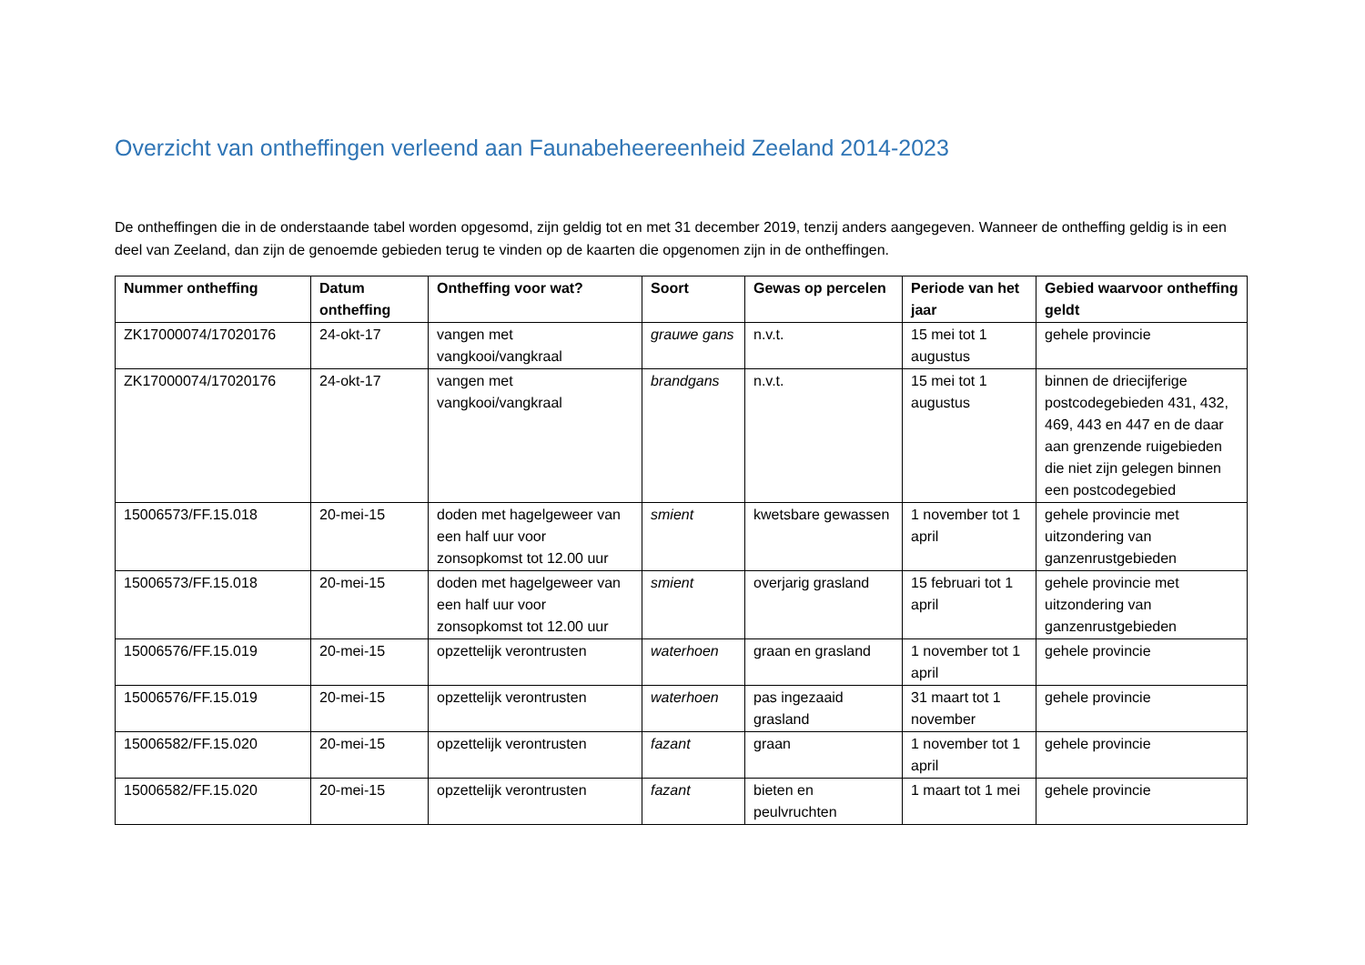Overzicht van ontheffingen verleend aan Faunabeheereenheid Zeeland 2014-2023
De ontheffingen die in de onderstaande tabel worden opgesomd, zijn geldig tot en met 31 december 2019, tenzij anders aangegeven. Wanneer de ontheffing geldig is in een deel van Zeeland, dan zijn de genoemde gebieden terug te vinden op de kaarten die opgenomen zijn in de ontheffingen.
| Nummer ontheffing | Datum ontheffing | Ontheffing voor wat? | Soort | Gewas op percelen | Periode van het jaar | Gebied waarvoor ontheffing geldt |
| --- | --- | --- | --- | --- | --- | --- |
| ZK17000074/17020176 | 24-okt-17 | vangen met vangkooi/vangkraal | grauwe gans | n.v.t. | 15 mei tot 1 augustus | gehele provincie |
| ZK17000074/17020176 | 24-okt-17 | vangen met vangkooi/vangkraal | brandgans | n.v.t. | 15 mei tot 1 augustus | binnen de driecijferige postcodegebieden 431, 432, 469, 443 en 447 en de daar aan grenzende ruigebieden die niet zijn gelegen binnen een postcodegebied |
| 15006573/FF.15.018 | 20-mei-15 | doden met hagelgeweer van een half uur voor zonsopkomst tot 12.00 uur | smient | kwetsbare gewassen | 1 november tot 1 april | gehele provincie met uitzondering van ganzenrustgebieden |
| 15006573/FF.15.018 | 20-mei-15 | doden met hagelgeweer van een half uur voor zonsopkomst tot 12.00 uur | smient | overjarig grasland | 15 februari tot 1 april | gehele provincie met uitzondering van ganzenrustgebieden |
| 15006576/FF.15.019 | 20-mei-15 | opzettelijk verontrusten | waterhoen | graan en grasland | 1 november tot 1 april | gehele provincie |
| 15006576/FF.15.019 | 20-mei-15 | opzettelijk verontrusten | waterhoen | pas ingezaaid grasland | 31 maart tot 1 november | gehele provincie |
| 15006582/FF.15.020 | 20-mei-15 | opzettelijk verontrusten | fazant | graan | 1 november tot 1 april | gehele provincie |
| 15006582/FF.15.020 | 20-mei-15 | opzettelijk verontrusten | fazant | bieten en peulvruchten | 1 maart tot 1 mei | gehele provincie |